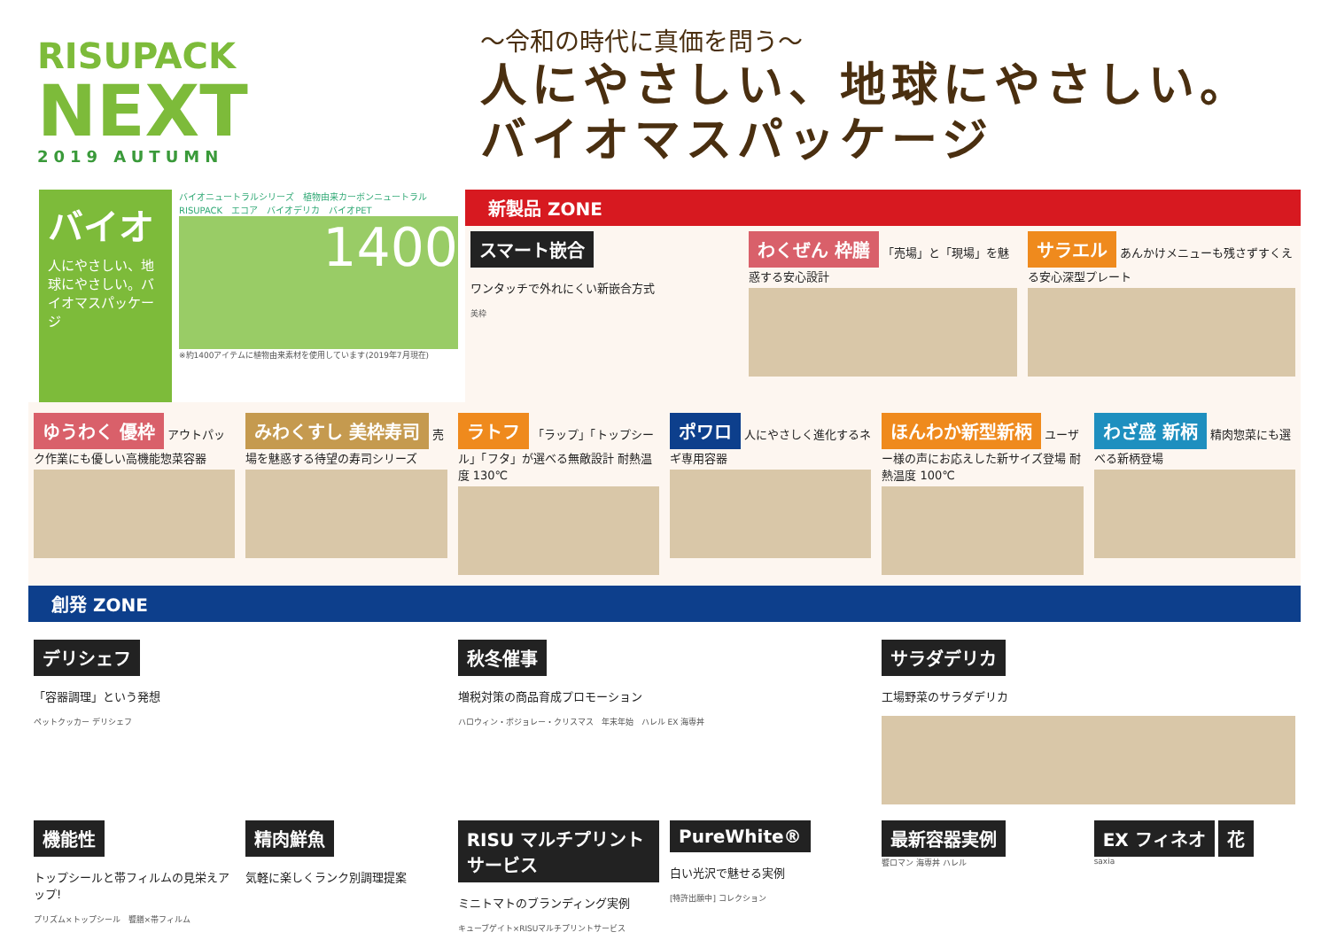RISUPACK
NEXT
2019 AUTUMN
～令和の時代に真価を問う～
人にやさしい、地球にやさしい。
バイオマスパッケージ
バイオ
人にやさしい、地球にやさしい。バイオマスパッケージ
バイオニュートラルシリーズ　植物由来カーボンニュートラル RISUPACK　エコア　バイオデリカ　バイオPET
1400
※約1400アイテムに植物由来素材を使用しています(2019年7月現在)
新製品 ZONE
スマート嵌合
ワンタッチで外れにくい新嵌合方式
美枠
わくぜん 枠膳 「売場」と「現場」を魅惑する安心設計
サラエル あんかけメニューも残さずすくえる安心深型プレート
ゆうわく 優枠 アウトパック作業にも優しい高機能惣菜容器
みわくすし 美枠寿司 売場を魅惑する待望の寿司シリーズ
ラトフ 「ラップ」「トップシール」「フタ」が選べる無敵設計 耐熱温度 130℃
ポワロ 人にやさしく進化するネギ専用容器
ほんわか新型新柄 ユーザー様の声にお応えした新サイズ登場 耐熱温度 100℃
わざ盛 新柄 精肉惣菜にも選べる新柄登場
創発 ZONE
デリシェフ
「容器調理」という発想
ペットクッカー デリシェフ
秋冬催事
増税対策の商品育成プロモーション
ハロウィン・ボジョレー・クリスマス　年末年始　ハレル EX 海専丼
サラダデリカ
工場野菜のサラダデリカ
機能性
トップシールと帯フィルムの見栄えアップ!
プリズム×トップシール　饗膳×帯フィルム
精肉鮮魚
気軽に楽しくランク別調理提案
RISU マルチプリントサービス
ミニトマトのブランディング実例
キューブゲイト×RISUマルチプリントサービス
PureWhite®
白い光沢で魅せる実例
[特許出願中] コレクション
最新容器実例
饗ロマン 海専丼 ハレル
EX フィネオ 花
saxia